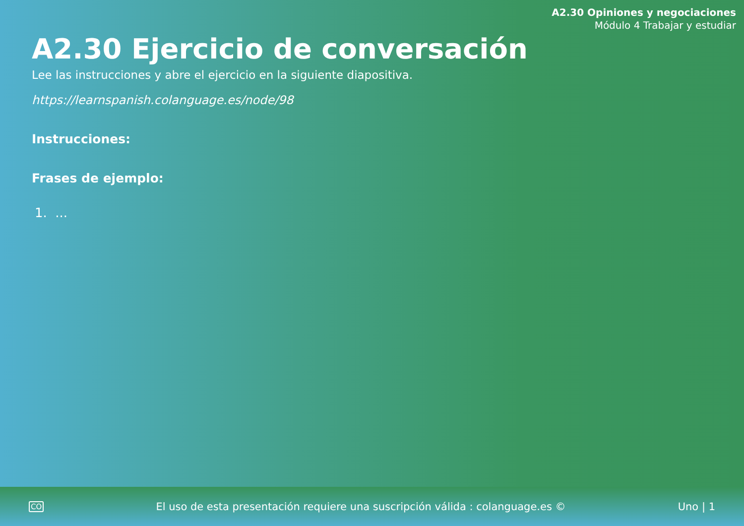A2.30 Opiniones y negociaciones
Módulo 4 Trabajar y estudiar
A2.30 Ejercicio de conversación
Lee las instrucciones y abre el ejercicio en la siguiente diapositiva.
https://learnspanish.colanguage.es/node/98
Instrucciones:
Frases de ejemplo:
1. ...
CO El uso de esta presentación requiere una suscripción válida : colanguage.es © Uno | 1